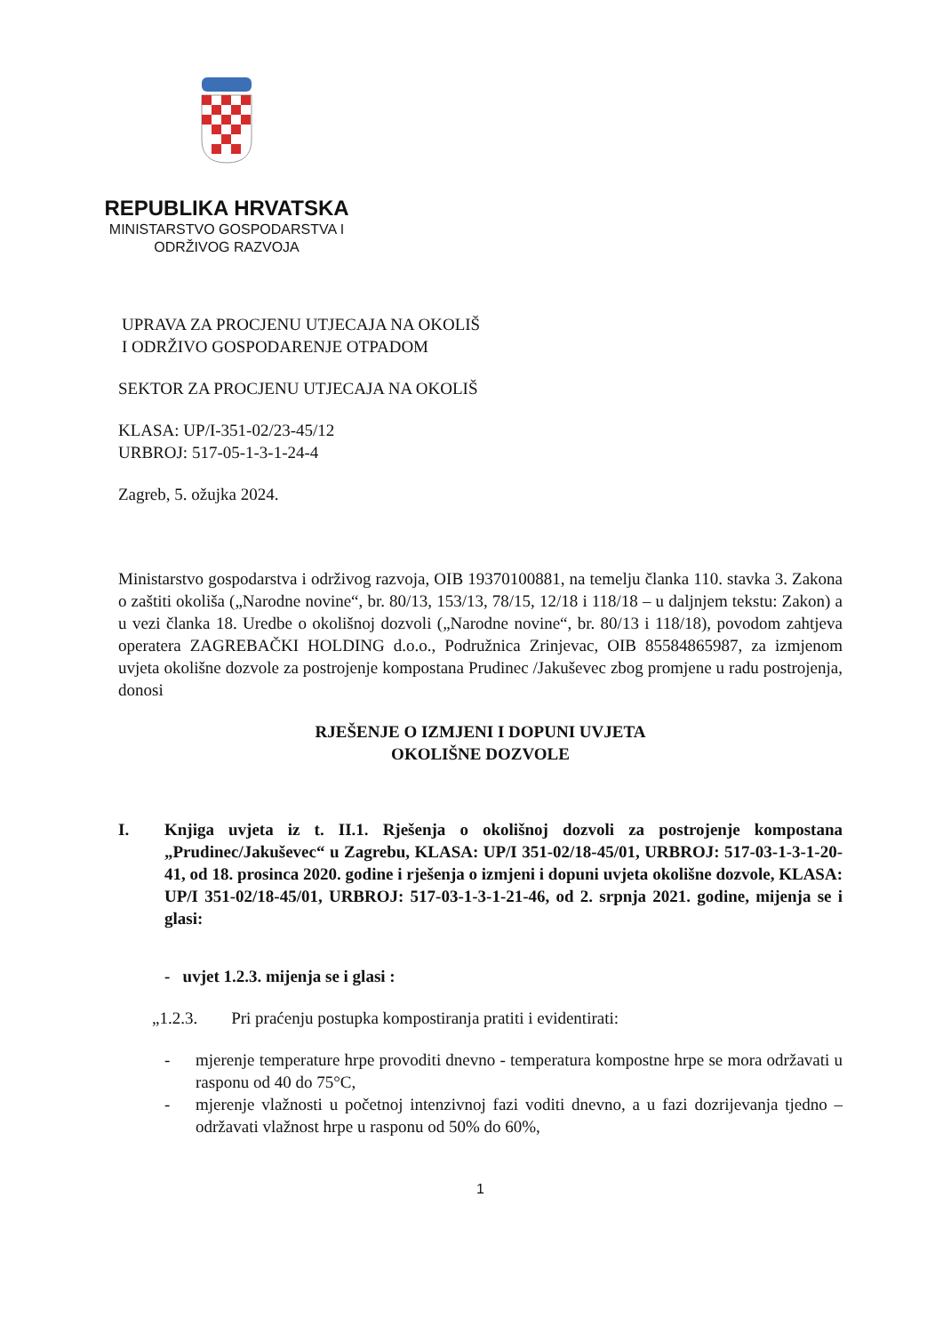REPUBLIKA HRVATSKA
MINISTARSTVO GOSPODARSTVA I
ODRŽIVOG RAZVOJA
UPRAVA ZA PROCJENU UTJECAJA NA OKOLIŠ
I ODRŽIVO GOSPODARENJE OTPADOM
SEKTOR ZA PROCJENU UTJECAJA NA OKOLIŠ
KLASA: UP/I-351-02/23-45/12
URBROJ: 517-05-1-3-1-24-4
Zagreb, 5. ožujka 2024.
Ministarstvo gospodarstva i održivog razvoja, OIB 19370100881, na temelju članka 110. stavka 3. Zakona o zaštiti okoliša („Narodne novine“, br. 80/13, 153/13, 78/15, 12/18 i 118/18 – u daljnjem tekstu: Zakon) a u vezi članka 18. Uredbe o okolišnoj dozvoli („Narodne novine“, br. 80/13 i 118/18), povodom zahtjeva operatera ZAGREBAČKI HOLDING d.o.o., Podružnica Zrinjevac, OIB 85584865987, za izmjenom uvjeta okolišne dozvole za postrojenje kompostana Prudinec /Jakuševec zbog promjene u radu postrojenja, donosi
RJEŠENJE O IZMJENI I DOPUNI UVJETA
OKOLIŠNE DOZVOLE
I. Knjiga uvjeta iz t. II.1. Rješenja o okolišnoj dozvoli za postrojenje kompostana „Prudinec/Jakuševec“ u Zagrebu, KLASA: UP/I 351-02/18-45/01, URBROJ: 517-03-1-3-1-20-41, od 18. prosinca 2020. godine i rješenja o izmjeni i dopuni uvjeta okolišne dozvole, KLASA: UP/I 351-02/18-45/01, URBROJ: 517-03-1-3-1-21-46, od 2. srpnja 2021. godine, mijenja se i glasi:
- uvjet 1.2.3. mijenja se i glasi :
„1.2.3. Pri praćenju postupka kompostiranja pratiti i evidentirati:
- mjerenje temperature hrpe provoditi dnevno - temperatura kompostne hrpe se mora održavati u rasponu od 40 do 75°C,
- mjerenje vlažnosti u početnoj intenzivnoj fazi voditi dnevno, a u fazi dozrijevanja tjedno – održavati vlažnost hrpe u rasponu od 50% do 60%,
1